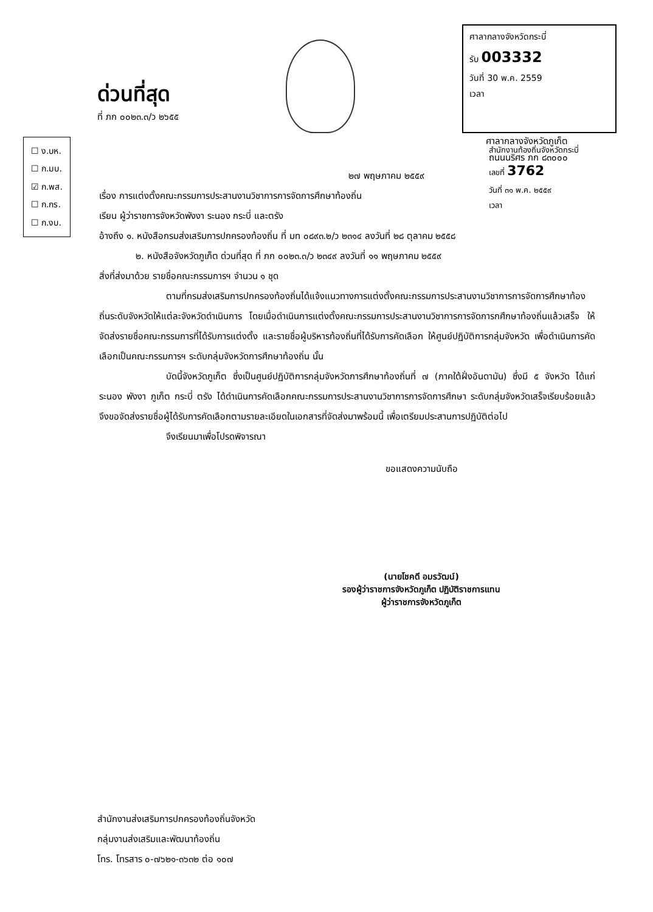ด่วนที่สุด
ที่ ภก ๐๐๒๓.๓/ว ๒๖๕๕
ศาลากลางจังหวัดกระบี่
รับ 003332
วันที่ 30 พ.ค. 2559
เวลา
ศาลากลางจังหวัดภูเก็ต
ถนนนริศร ภก ๘๓๐๐๐
☐ ง.บห.
☐ ก.มบ.
☑ ก.พส.
☐ ก.กร.
☐ ก.งบ.
สำนักงานท้องถิ่นจังหวัดกระบี่
เลขที่ 3762
วันที่ ๓๑ พ.ค. ๒๕๕๙
เวลา
๒๗ พฤษภาคม ๒๕๕๙
เรื่อง การแต่งตั้งคณะกรรมการประสานงานวิชาการการจัดการศึกษาท้องถิ่น
เรียน ผู้ว่าราชการจังหวัดพังงา ระนอง กระบี่ และตรัง
อ้างถึง ๑. หนังสือกรมส่งเสริมการปกครองท้องถิ่น ที่ มท ๐๘๙๓.๒/ว ๒๓๑๔ ลงวันที่ ๒๘ ตุลาคม ๒๕๕๘
๒. หนังสือจังหวัดภูเก็ต ด่วนที่สุด ที่ ภก ๐๐๒๓.๓/ว ๒๓๔๙ ลงวันที่ ๑๑ พฤษภาคม ๒๕๕๙
สิ่งที่ส่งมาด้วย รายชื่อคณะกรรมการฯ จำนวน ๑ ชุด
ตามที่กรมส่งเสริมการปกครองท้องถิ่นได้แจ้งแนวทางการแต่งตั้งคณะกรรมการประสานงานวิชาการการจัดการศึกษาท้องถิ่นระดับจังหวัดให้แต่ละจังหวัดดำเนินการ โดยเมื่อดำเนินการแต่งตั้งคณะกรรมการประสานงานวิชาการการจัดการกศึกษาท้องถิ่นแล้วเสร็จ ให้จัดส่งรายชื่อคณะกรรมการที่ได้รับการแต่งตั้ง และรายชื่อผู้บริหารท้องถิ่นที่ได้รับการคัดเลือก ให้ศูนย์ปฏิบัติการกลุ่มจังหวัด เพื่อดำเนินการคัดเลือกเป็นคณะกรรมการฯ ระดับกลุ่มจังหวัดการศึกษาท้องถิ่น นั้น
บัดนี้จังหวัดภูเก็ต ซึ่งเป็นศูนย์ปฏิบัติการกลุ่มจังหวัดการศึกษาท้องถิ่นที่ ๗ (ภาคใต้ฝั่งอันดามัน) ซึ่งมี ๕ จังหวัด ได้แก่ ระนอง พังงา ภูเก็ต กระบี่ ตรัง ได้ดำเนินการคัดเลือกคณะกรรมการประสานงานวิชาการการจัดการศึกษา ระดับกลุ่มจังหวัดเสร็จเรียบร้อยแล้ว จึงขอจัดส่งรายชื่อผู้ได้รับการคัดเลือกตามรายละเอียดในเอกสารที่จัดส่งมาพร้อมนี้ เพื่อเตรียมประสานการปฏิบัติต่อไป
จึงเรียนมาเพื่อโปรดพิจารณา
ขอแสดงความนับถือ
(นายโชคดี อมรวัฒน์)
รองผู้ว่าราชการจังหวัดภูเก็ต ปฏิบัติราชการแทน
ผู้ว่าราชการจังหวัดภูเก็ต
สำนักงานส่งเสริมการปกครองท้องถิ่นจังหวัด
กลุ่มงานส่งเสริมและพัฒนาท้องถิ่น
โทร. โทรสาร ๐-๗๖๒๑-๓๖๓๒ ต่อ ๑๐๗